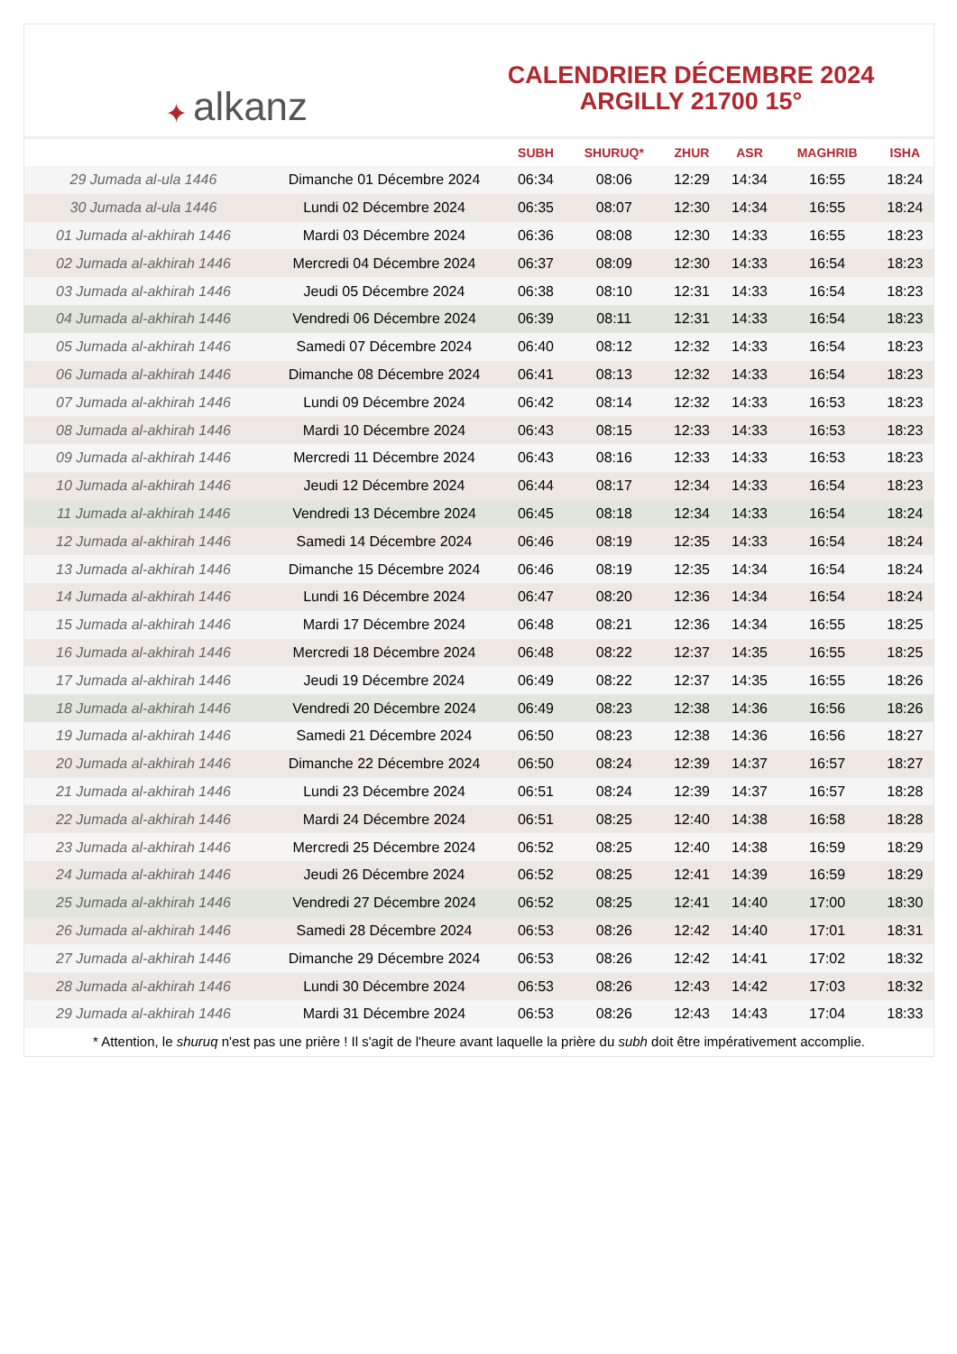✦ alkanz
CALENDRIER DÉCEMBRE 2024
ARGILLY 21700 15°
| | | SUBH | SHURUQ* | ZHUR | ASR | MAGHRIB | ISHA |
| --- | --- | --- | --- | --- | --- | --- | --- |
| 29 Jumada al-ula 1446 | Dimanche 01 Décembre 2024 | 06:34 | 08:06 | 12:29 | 14:34 | 16:55 | 18:24 |
| 30 Jumada al-ula 1446 | Lundi 02 Décembre 2024 | 06:35 | 08:07 | 12:30 | 14:34 | 16:55 | 18:24 |
| 01 Jumada al-akhirah 1446 | Mardi 03 Décembre 2024 | 06:36 | 08:08 | 12:30 | 14:33 | 16:55 | 18:23 |
| 02 Jumada al-akhirah 1446 | Mercredi 04 Décembre 2024 | 06:37 | 08:09 | 12:30 | 14:33 | 16:54 | 18:23 |
| 03 Jumada al-akhirah 1446 | Jeudi 05 Décembre 2024 | 06:38 | 08:10 | 12:31 | 14:33 | 16:54 | 18:23 |
| 04 Jumada al-akhirah 1446 | Vendredi 06 Décembre 2024 | 06:39 | 08:11 | 12:31 | 14:33 | 16:54 | 18:23 |
| 05 Jumada al-akhirah 1446 | Samedi 07 Décembre 2024 | 06:40 | 08:12 | 12:32 | 14:33 | 16:54 | 18:23 |
| 06 Jumada al-akhirah 1446 | Dimanche 08 Décembre 2024 | 06:41 | 08:13 | 12:32 | 14:33 | 16:54 | 18:23 |
| 07 Jumada al-akhirah 1446 | Lundi 09 Décembre 2024 | 06:42 | 08:14 | 12:32 | 14:33 | 16:53 | 18:23 |
| 08 Jumada al-akhirah 1446 | Mardi 10 Décembre 2024 | 06:43 | 08:15 | 12:33 | 14:33 | 16:53 | 18:23 |
| 09 Jumada al-akhirah 1446 | Mercredi 11 Décembre 2024 | 06:43 | 08:16 | 12:33 | 14:33 | 16:53 | 18:23 |
| 10 Jumada al-akhirah 1446 | Jeudi 12 Décembre 2024 | 06:44 | 08:17 | 12:34 | 14:33 | 16:54 | 18:23 |
| 11 Jumada al-akhirah 1446 | Vendredi 13 Décembre 2024 | 06:45 | 08:18 | 12:34 | 14:33 | 16:54 | 18:24 |
| 12 Jumada al-akhirah 1446 | Samedi 14 Décembre 2024 | 06:46 | 08:19 | 12:35 | 14:33 | 16:54 | 18:24 |
| 13 Jumada al-akhirah 1446 | Dimanche 15 Décembre 2024 | 06:46 | 08:19 | 12:35 | 14:34 | 16:54 | 18:24 |
| 14 Jumada al-akhirah 1446 | Lundi 16 Décembre 2024 | 06:47 | 08:20 | 12:36 | 14:34 | 16:54 | 18:24 |
| 15 Jumada al-akhirah 1446 | Mardi 17 Décembre 2024 | 06:48 | 08:21 | 12:36 | 14:34 | 16:55 | 18:25 |
| 16 Jumada al-akhirah 1446 | Mercredi 18 Décembre 2024 | 06:48 | 08:22 | 12:37 | 14:35 | 16:55 | 18:25 |
| 17 Jumada al-akhirah 1446 | Jeudi 19 Décembre 2024 | 06:49 | 08:22 | 12:37 | 14:35 | 16:55 | 18:26 |
| 18 Jumada al-akhirah 1446 | Vendredi 20 Décembre 2024 | 06:49 | 08:23 | 12:38 | 14:36 | 16:56 | 18:26 |
| 19 Jumada al-akhirah 1446 | Samedi 21 Décembre 2024 | 06:50 | 08:23 | 12:38 | 14:36 | 16:56 | 18:27 |
| 20 Jumada al-akhirah 1446 | Dimanche 22 Décembre 2024 | 06:50 | 08:24 | 12:39 | 14:37 | 16:57 | 18:27 |
| 21 Jumada al-akhirah 1446 | Lundi 23 Décembre 2024 | 06:51 | 08:24 | 12:39 | 14:37 | 16:57 | 18:28 |
| 22 Jumada al-akhirah 1446 | Mardi 24 Décembre 2024 | 06:51 | 08:25 | 12:40 | 14:38 | 16:58 | 18:28 |
| 23 Jumada al-akhirah 1446 | Mercredi 25 Décembre 2024 | 06:52 | 08:25 | 12:40 | 14:38 | 16:59 | 18:29 |
| 24 Jumada al-akhirah 1446 | Jeudi 26 Décembre 2024 | 06:52 | 08:25 | 12:41 | 14:39 | 16:59 | 18:29 |
| 25 Jumada al-akhirah 1446 | Vendredi 27 Décembre 2024 | 06:52 | 08:25 | 12:41 | 14:40 | 17:00 | 18:30 |
| 26 Jumada al-akhirah 1446 | Samedi 28 Décembre 2024 | 06:53 | 08:26 | 12:42 | 14:40 | 17:01 | 18:31 |
| 27 Jumada al-akhirah 1446 | Dimanche 29 Décembre 2024 | 06:53 | 08:26 | 12:42 | 14:41 | 17:02 | 18:32 |
| 28 Jumada al-akhirah 1446 | Lundi 30 Décembre 2024 | 06:53 | 08:26 | 12:43 | 14:42 | 17:03 | 18:32 |
| 29 Jumada al-akhirah 1446 | Mardi 31 Décembre 2024 | 06:53 | 08:26 | 12:43 | 14:43 | 17:04 | 18:33 |
* Attention, le shuruq n'est pas une prière ! Il s'agit de l'heure avant laquelle la prière du subh doit être impérativement accomplie.